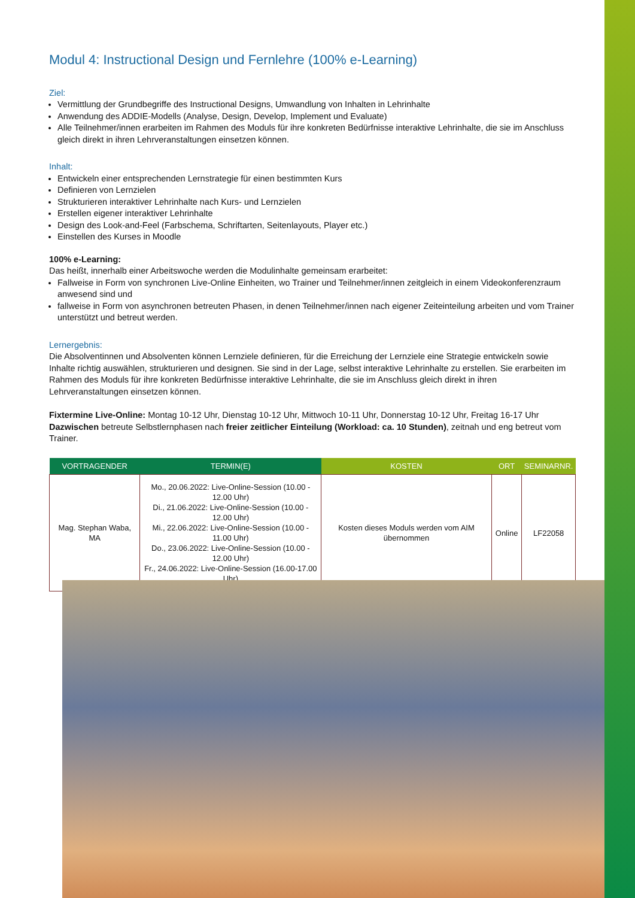Modul 4: Instructional Design und Fernlehre (100% e-Learning)
Ziel:
Vermittlung der Grundbegriffe des Instructional Designs, Umwandlung von Inhalten in Lehrinhalte
Anwendung des ADDIE-Modells (Analyse, Design, Develop, Implement und Evaluate)
Alle Teilnehmer/innen erarbeiten im Rahmen des Moduls für ihre konkreten Bedürfnisse interaktive Lehrinhalte, die sie im Anschluss gleich direkt in ihren Lehrveranstaltungen einsetzen können.
Inhalt:
Entwickeln einer entsprechenden Lernstrategie für einen bestimmten Kurs
Definieren von Lernzielen
Strukturieren interaktiver Lehrinhalte nach Kurs- und Lernzielen
Erstellen eigener interaktiver Lehrinhalte
Design des Look-and-Feel (Farbschema, Schriftarten, Seitenlayouts, Player etc.)
Einstellen des Kurses in Moodle
100% e-Learning:
Das heißt, innerhalb einer Arbeitswoche werden die Modulinhalte gemeinsam erarbeitet:
Fallweise in Form von synchronen Live-Online Einheiten, wo Trainer und Teilnehmer/innen zeitgleich in einem Videokonferenzraum anwesend sind und
fallweise in Form von asynchronen betreuten Phasen, in denen Teilnehmer/innen nach eigener Zeiteinteilung arbeiten und vom Trainer unterstützt und betreut werden.
Lernergebnis:
Die Absolventinnen und Absolventen können Lernziele definieren, für die Erreichung der Lernziele eine Strategie entwickeln sowie Inhalte richtig auswählen, strukturieren und designen. Sie sind in der Lage, selbst interaktive Lehrinhalte zu erstellen. Sie erarbeiten im Rahmen des Moduls für ihre konkreten Bedürfnisse interaktive Lehrinhalte, die sie im Anschluss gleich direkt in ihren Lehrveranstaltungen einsetzen können.
Fixtermine Live-Online: Montag 10-12 Uhr, Dienstag 10-12 Uhr, Mittwoch 10-11 Uhr, Donnerstag 10-12 Uhr, Freitag 16-17 Uhr
Dazwischen betreute Selbstlernphasen nach freier zeitlicher Einteilung (Workload: ca. 10 Stunden), zeitnah und eng betreut vom Trainer.
| VORTRAGENDER | TERMIN(E) | KOSTEN | ORT | SEMINARNR. |
| --- | --- | --- | --- | --- |
| Mag. Stephan Waba, MA | Mo., 20.06.2022: Live-Online-Session (10.00 - 12.00 Uhr) Di., 21.06.2022: Live-Online-Session (10.00 - 12.00 Uhr) Mi., 22.06.2022: Live-Online-Session (10.00 - 11.00 Uhr) Do., 23.06.2022: Live-Online-Session (10.00 - 12.00 Uhr) Fr., 24.06.2022: Live-Online-Session (16.00-17.00 Uhr) | Kosten dieses Moduls werden vom AIM übernommen | Online | LF22058 |